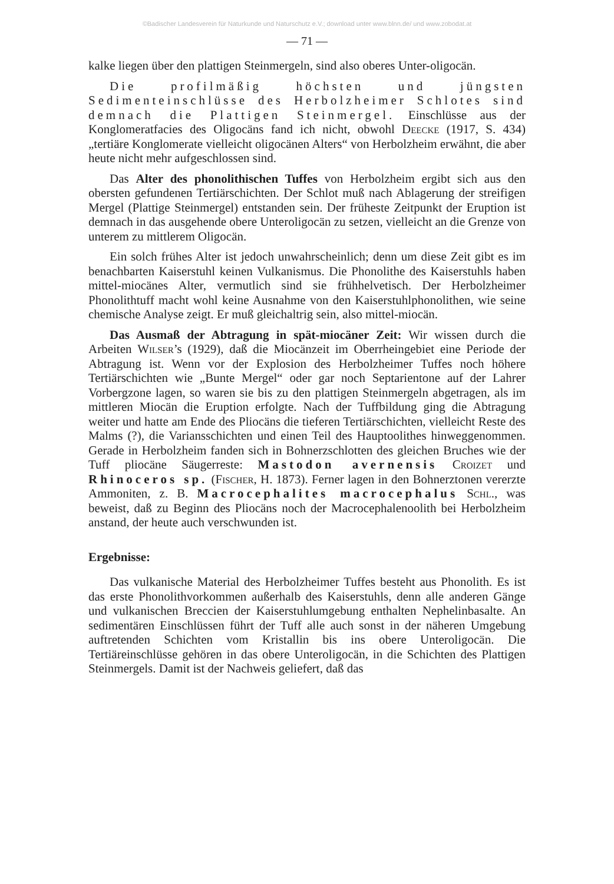©Badischer Landesverein für Naturkunde und Naturschutz e.V.; download unter www.blnn.de/ und www.zobodat.at
— 71 —
kalke liegen über den plattigen Steinmergeln, sind also oberes Unter-oligocän.
Die profilmäßig höchsten und jüngsten Sedimenteinschlüsse des Herbolzheimer Schlotes sind demnach die Plattigen Steinmergel. Einschlüsse aus der Konglomeratfacies des Oligocäns fand ich nicht, obwohl Deecke (1917, S. 434) „tertiäre Konglomerate vielleicht oligocänen Alters“ von Herbolzheim erwähnt, die aber heute nicht mehr aufgeschlossen sind.
Das Alter des phonolithischen Tuffes von Herbolzheim ergibt sich aus den obersten gefundenen Tertiärschichten. Der Schlot muß nach Ablagerung der streifigen Mergel (Plattige Steinmergel) entstanden sein. Der früheste Zeitpunkt der Eruption ist demnach in das ausgehende obere Unteroligocän zu setzen, vielleicht an die Grenze von unterem zu mittlerem Oligocän.
Ein solch frühes Alter ist jedoch unwahrscheinlich; denn um diese Zeit gibt es im benachbarten Kaiserstuhl keinen Vulkanismus. Die Phonolithe des Kaiserstuhls haben mittel-miocänes Alter, vermutlich sind sie frühhelvetisch. Der Herbolzheimer Phonolithtuff macht wohl keine Ausnahme von den Kaiserstuhlphonolithen, wie seine chemische Analyse zeigt. Er muß gleichaltrig sein, also mittel-miocän.
Das Ausmaß der Abtragung in spät-miocäner Zeit: Wir wissen durch die Arbeiten Wilser’s (1929), daß die Miocänzeit im Oberrheingebiet eine Periode der Abtragung ist. Wenn vor der Explosion des Herbolzheimer Tuffes noch höhere Tertiärschichten wie „Bunte Mergel“ oder gar noch Septarientone auf der Lahrer Vorbergzone lagen, so waren sie bis zu den plattigen Steinmergeln abgetragen, als im mittleren Miocän die Eruption erfolgte. Nach der Tuffbildung ging die Abtragung weiter und hatte am Ende des Pliocäns die tieferen Tertiärschichten, vielleicht Reste des Malms (?), die Variansschichten und einen Teil des Hauptoolithes hinweggenommen. Gerade in Herbolzheim fanden sich in Bohnerzschlotten des gleichen Bruches wie der Tuff pliocäne Säugerreste: Mastodon avernensis Croizet und Rhinoceros sp. (Fischer, H. 1873). Ferner lagen in den Bohnerztonen vererzte Ammoniten, z. B. Macrocephalites macrocephalus Schl., was beweist, daß zu Beginn des Pliocäns noch der Macrocephalenoolith bei Herbolzheim anstand, der heute auch verschwunden ist.
Ergebnisse:
Das vulkanische Material des Herbolzheimer Tuffes besteht aus Phonolith. Es ist das erste Phonolithvorkommen außerhalb des Kaiserstuhls, denn alle anderen Gänge und vulkanischen Breccien der Kaiserstuhlumgebung enthalten Nephelinbasalte. An sedimentären Einschlüssen führt der Tuff alle auch sonst in der näheren Umgebung auftretenden Schichten vom Kristallin bis ins obere Unteroligocän. Die Tertiäreinschlüsse gehören in das obere Unteroligocän, in die Schichten des Plattigen Steinmergels. Damit ist der Nachweis geliefert, daß das